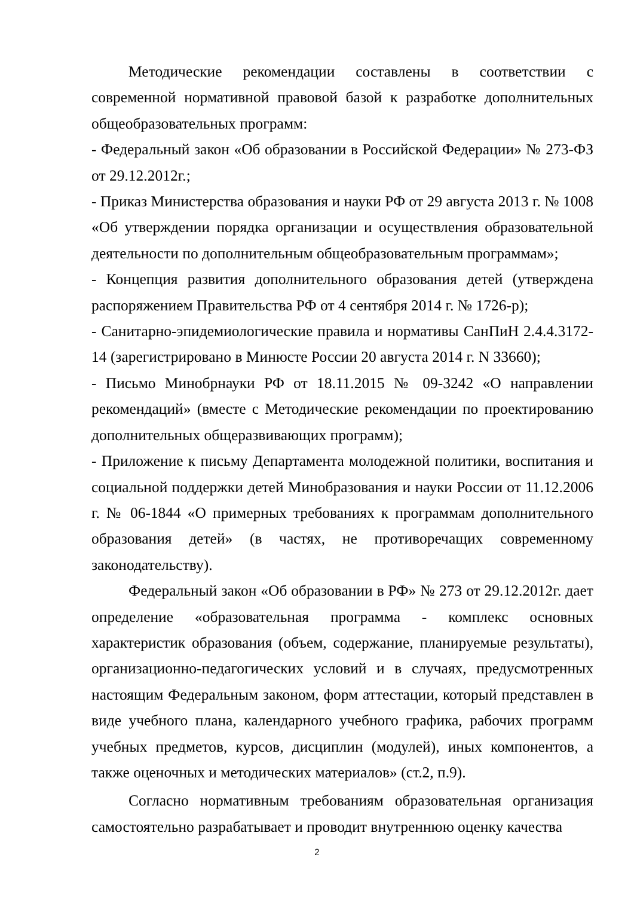Методические рекомендации составлены в соответствии с современной нормативной правовой базой к разработке дополнительных общеобразовательных программ:
- Федеральный закон «Об образовании в Российской Федерации» № 273-ФЗ от 29.12.2012г.;
- Приказ Министерства образования и науки РФ от 29 августа 2013 г. № 1008 «Об утверждении порядка организации и осуществления образовательной деятельности по дополнительным общеобразовательным программам»;
- Концепция развития дополнительного образования детей (утверждена распоряжением Правительства РФ от 4 сентября 2014 г. № 1726-р);
- Санитарно-эпидемиологические правила и нормативы СанПиН 2.4.4.3172-14 (зарегистрировано в Минюсте России 20 августа 2014 г. N 33660);
- Письмо Минобрнауки РФ от 18.11.2015 № 09-3242 «О направлении рекомендаций» (вместе с Методические рекомендации по проектированию дополнительных общеразвивающих программ);
- Приложение к письму Департамента молодежной политики, воспитания и социальной поддержки детей Минобразования и науки России от 11.12.2006 г. № 06-1844 «О примерных требованиях к программам дополнительного образования детей» (в частях, не противоречащих современному законодательству).
Федеральный закон «Об образовании в РФ» № 273 от 29.12.2012г. дает определение «образовательная программа - комплекс основных характеристик образования (объем, содержание, планируемые результаты), организационно-педагогических условий и в случаях, предусмотренных настоящим Федеральным законом, форм аттестации, который представлен в виде учебного плана, календарного учебного графика, рабочих программ учебных предметов, курсов, дисциплин (модулей), иных компонентов, а также оценочных и методических материалов» (ст.2, п.9).
Согласно нормативным требованиям образовательная организация самостоятельно разрабатывает и проводит внутреннюю оценку качества
2